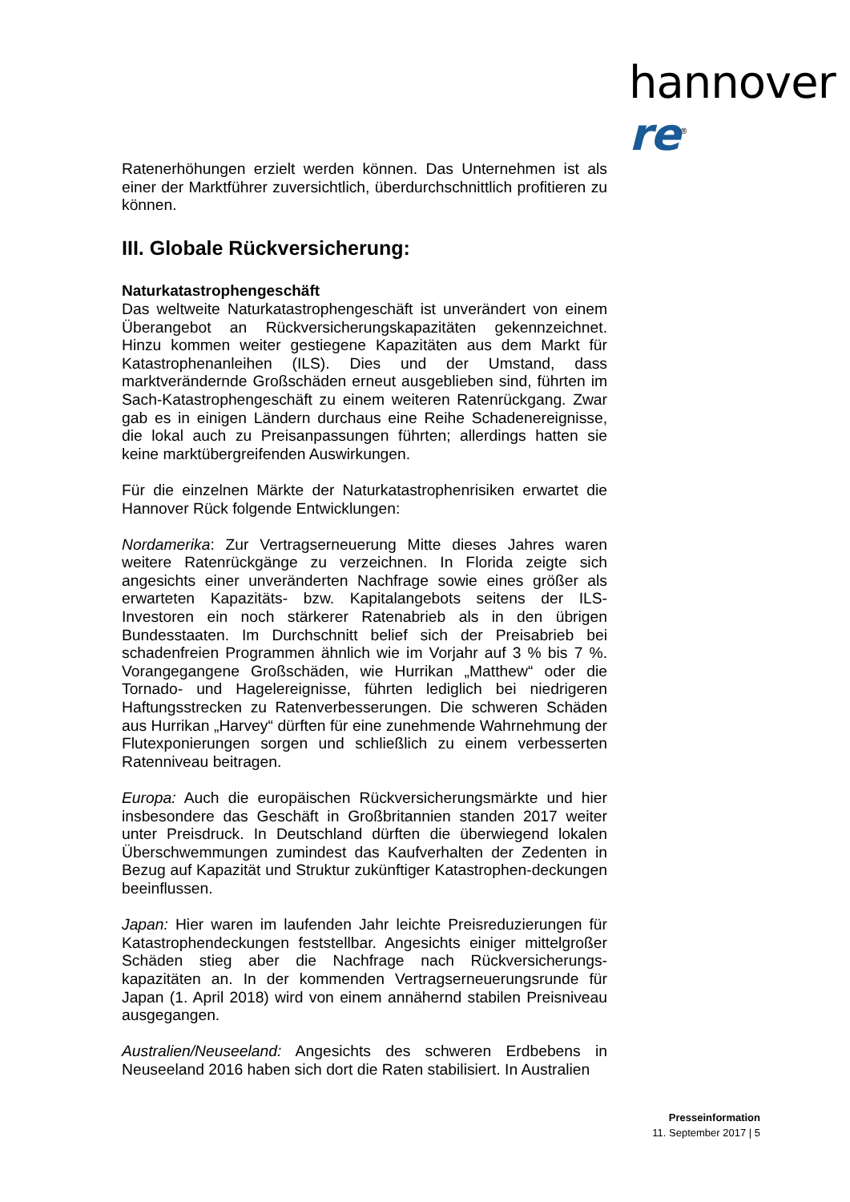hannover re<sup>®</sup>
Ratenerhöhungen erzielt werden können. Das Unternehmen ist als einer der Marktführer zuversichtlich, überdurchschnittlich profitieren zu können.
III. Globale Rückversicherung:
Naturkatastrophengeschäft
Das weltweite Naturkatastrophengeschäft ist unverändert von einem Überangebot an Rückversicherungskapazitäten gekennzeichnet. Hinzu kommen weiter gestiegene Kapazitäten aus dem Markt für Katastrophenanleihen (ILS). Dies und der Umstand, dass marktverändernde Großschäden erneut ausgeblieben sind, führten im Sach-Katastrophengeschäft zu einem weiteren Ratenrückgang. Zwar gab es in einigen Ländern durchaus eine Reihe Schadenereignisse, die lokal auch zu Preisanpassungen führten; allerdings hatten sie keine marktübergreifenden Auswirkungen.
Für die einzelnen Märkte der Naturkatastrophenrisiken erwartet die Hannover Rück folgende Entwicklungen:
Nordamerika: Zur Vertragserneuerung Mitte dieses Jahres waren weitere Ratenrückgänge zu verzeichnen. In Florida zeigte sich angesichts einer unveränderten Nachfrage sowie eines größer als erwarteten Kapazitäts- bzw. Kapitalangebots seitens der ILS-Investoren ein noch stärkerer Ratenabrieb als in den übrigen Bundesstaaten. Im Durchschnitt belief sich der Preisabrieb bei schadenfreien Programmen ähnlich wie im Vorjahr auf 3 % bis 7 %. Vorangegangene Großschäden, wie Hurrikan „Matthew“ oder die Tornado- und Hagelereignisse, führten lediglich bei niedrigeren Haftungsstrecken zu Ratenverbesserungen. Die schweren Schäden aus Hurrikan „Harvey“ dürften für eine zunehmende Wahrnehmung der Flutexponierungen sorgen und schließlich zu einem verbesserten Ratenniveau beitragen.
Europa: Auch die europäischen Rückversicherungsmärkte und hier insbesondere das Geschäft in Großbritannien standen 2017 weiter unter Preisdruck. In Deutschland dürften die überwiegend lokalen Überschwemmungen zumindest das Kaufverhalten der Zedenten in Bezug auf Kapazität und Struktur zukünftiger Katastrophen-deckungen beeinflussen.
Japan: Hier waren im laufenden Jahr leichte Preisreduzierungen für Katastrophendeckungen feststellbar. Angesichts einiger mittelgroßer Schäden stieg aber die Nachfrage nach Rückversicherungs-kapazitäten an. In der kommenden Vertragserneuerungsrunde für Japan (1. April 2018) wird von einem annähernd stabilen Preisniveau ausgegangen.
Australien/Neuseeland: Angesichts des schweren Erdbebens in Neuseeland 2016 haben sich dort die Raten stabilisiert. In Australien
Presseinformation
11. September 2017 | 5